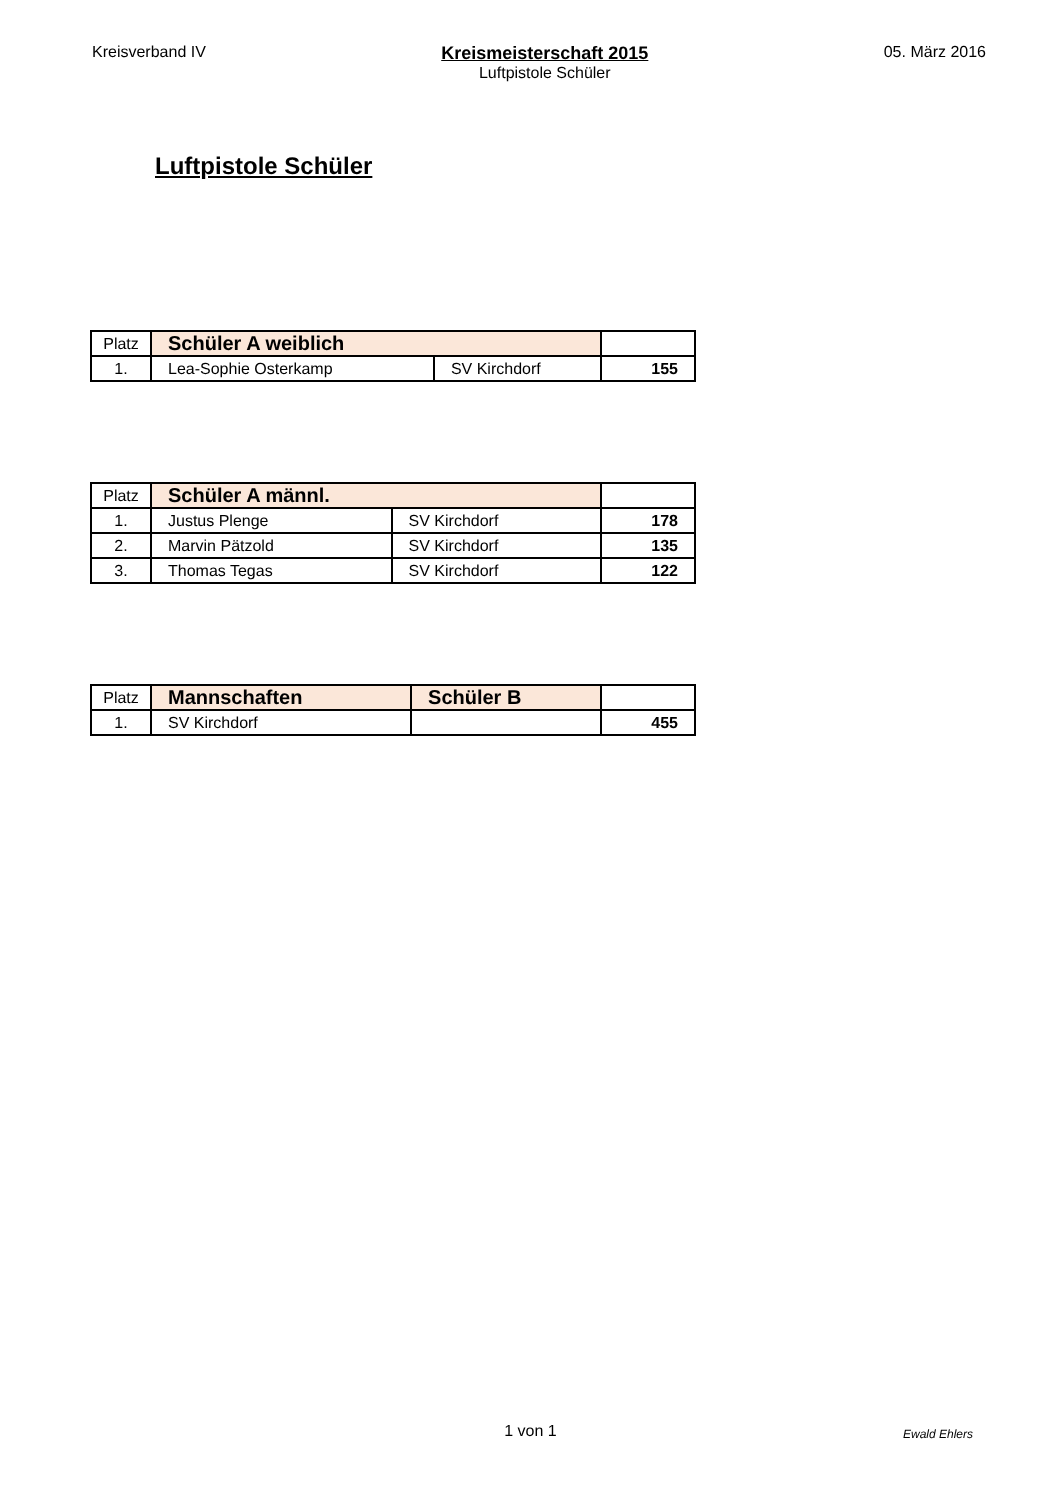Kreisverband IV Kreismeisterschaft 2015
Luftpistole Schüler
05. März 2016
Luftpistole Schüler
| Platz | Schüler A weiblich | | |
| 1. | Lea-Sophie Osterkamp | SV Kirchdorf | 155 |
| Platz | Schüler A männl. | | |
| 1. | Justus Plenge | SV Kirchdorf | 178 |
| 2. | Marvin Pätzold | SV Kirchdorf | 135 |
| 3. | Thomas Tegas | SV Kirchdorf | 122 |
| Platz | Mannschaften | Schüler B | |
| 1. | SV Kirchdorf | | 455 |
1 von 1
Ewald Ehlers